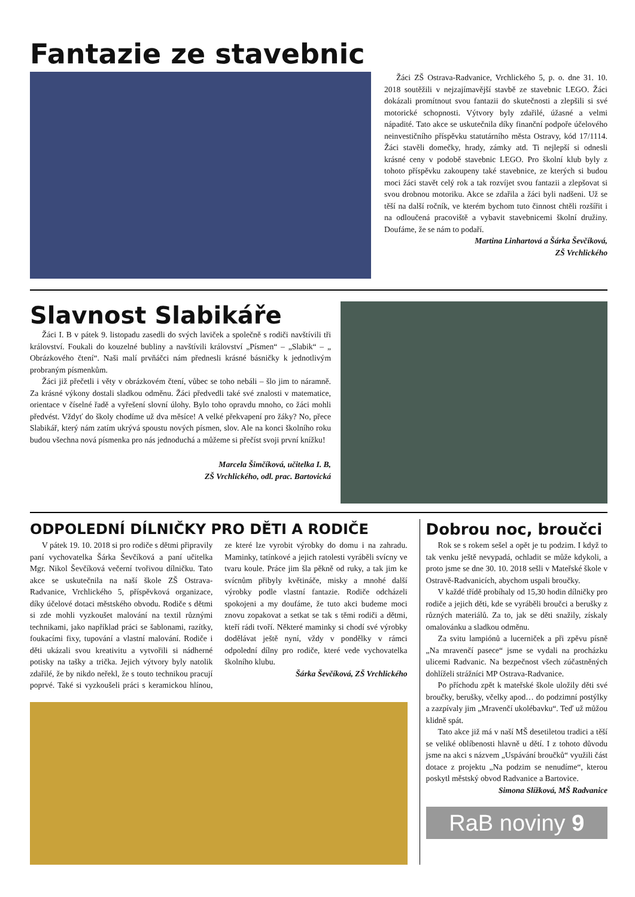Fantazie ze stavebnic
Žáci ZŠ Ostrava-Radvanice, Vrchlického 5, p. o. dne 31. 10. 2018 soutěžili v nejzajímavější stavbě ze stavebnic LEGO. Žáci dokázali promítnout svou fantazii do skutečnosti a zlepšili si své motorické schopnosti. Výtvory byly zdařilé, úžasné a velmi nápadité. Tato akce se uskutečnila díky finanční podpoře účelového neinvestičního příspěvku statutárního města Ostravy, kód 17/1114. Žáci stavěli domečky, hrady, zámky atd. Ti nejlepší si odnesli krásné ceny v podobě stavebnic LEGO. Pro školní klub byly z tohoto příspěvku zakoupeny také stavebnice, ze kterých si budou moci žáci stavět celý rok a tak rozvíjet svou fantazii a zlepšovat si svou drobnou motoriku. Akce se zdařila a žáci byli nadšeni. Už se těší na další ročník, ve kterém bychom tuto činnost chtěli rozšířit i na odloučená pracoviště a vybavit stavebnicemi školní družiny. Doufáme, že se nám to podaří.
Martina Linhartová a Šárka Ševčíková,
ZŠ Vrchlického
Slavnost Slabikáře
Žáci I. B v pátek 9. listopadu zasedli do svých laviček a společně s rodiči navštívili tři království. Foukali do kouzelné bubliny a navštívili království „Písmen“ – „Slabik“ – „ Obrázkového čtení“. Naši malí prvňáčci nám přednesli krásné básničky k jednotlivým probraným písmenkům.
Žáci již přečetli i věty v obrázkovém čtení, vůbec se toho nebáli – šlo jim to náramně. Za krásné výkony dostali sladkou odměnu. Žáci předvedli také své znalosti v matematice, orientace v číselné řadě a vyřešení slovní úlohy. Bylo toho opravdu mnoho, co žáci mohli předvést. Vždyť do školy chodíme už dva měsíce! A velké překvapení pro žáky? No, přece Slabikář, který nám zatím ukrývá spoustu nových písmen, slov. Ale na konci školního roku budou všechna nová písmenka pro nás jednoduchá a můžeme si přečíst svoji první knížku!
Marcela Šimčíková, učitelka I. B,
ZŠ Vrchlického, odl. prac. Bartovická
ODPOLEDNÍ DÍLNIČKY PRO DĚTI A RODIČE
V pátek 19. 10. 2018 si pro rodiče s dětmi připravily paní vychovatelka Šárka Ševčíková a paní učitelka Mgr. Nikol Ševčíková večerní tvořivou dílničku. Tato akce se uskutečnila na naší škole ZŠ Ostrava-Radvanice, Vrchlického 5, příspěvková organizace, díky účelové dotaci městského obvodu. Rodiče s dětmi si zde mohli vyzkoušet malování na textil různými technikami, jako například práci se šablonami, razítky, foukacími fixy, tupování a vlastní malování. Rodiče i děti ukázali svou kreativitu a vytvořili si nádherné potisky na tašky a trička. Jejich výtvory byly natolik zdařilé, že by nikdo neřekl, že s touto technikou pracují poprvé. Také si vyzkoušeli práci s keramickou hlínou, ze které lze vyrobit výrobky do domu i na zahradu. Maminky, tatínkové a jejich ratolesti vyráběli svícny ve tvaru koule. Práce jim šla pěkně od ruky, a tak jim ke svícnům přibyly květináče, misky a mnohé další výrobky podle vlastní fantazie. Rodiče odcházeli spokojeni a my doufáme, že tuto akci budeme moci znovu zopakovat a setkat se tak s těmi rodiči a dětmi, kteří rádi tvoří. Některé maminky si chodí své výrobky dodělávat ještě nyní, vždy v pondělky v rámci odpolední dílny pro rodiče, které vede vychovatelka školního klubu.
Šárka Ševčíková, ZŠ Vrchlického
Dobrou noc, broučci
Rok se s rokem sešel a opět je tu podzim. I když to tak venku ještě nevypadá, ochladit se může kdykoli, a proto jsme se dne 30. 10. 2018 sešli v Mateřské škole v Ostravě-Radvanicích, abychom uspali broučky.
V každé třídě probíhaly od 15,30 hodin dílničky pro rodiče a jejich děti, kde se vyráběli broučci a berušky z různých materiálů. Za to, jak se děti snažily, získaly omalovánku a sladkou odměnu.
Za svitu lampiónů a lucerniček a při zpěvu písně „Na mravenčí pasece“ jsme se vydali na procházku ulicemi Radvanic. Na bezpečnost všech zúčastněných dohlíželi strážníci MP Ostrava-Radvanice.
Po příchodu zpět k mateřské škole uložily děti své broučky, berušky, včelky apod… do podzimní postýlky a zazpívaly jim „Mravenčí ukolébavku“. Teď už můžou klidně spát.
Tato akce již má v naší MŠ desetiletou tradici a těší se veliké oblíbenosti hlavně u dětí. I z tohoto důvodu jsme na akci s názvem „Uspávání broučků“ využili část dotace z projektu „Na podzim se nenudíme“, kterou poskytl městský obvod Radvanice a Bartovice.
Simona Slížková, MŠ Radvanice
RaB noviny 9